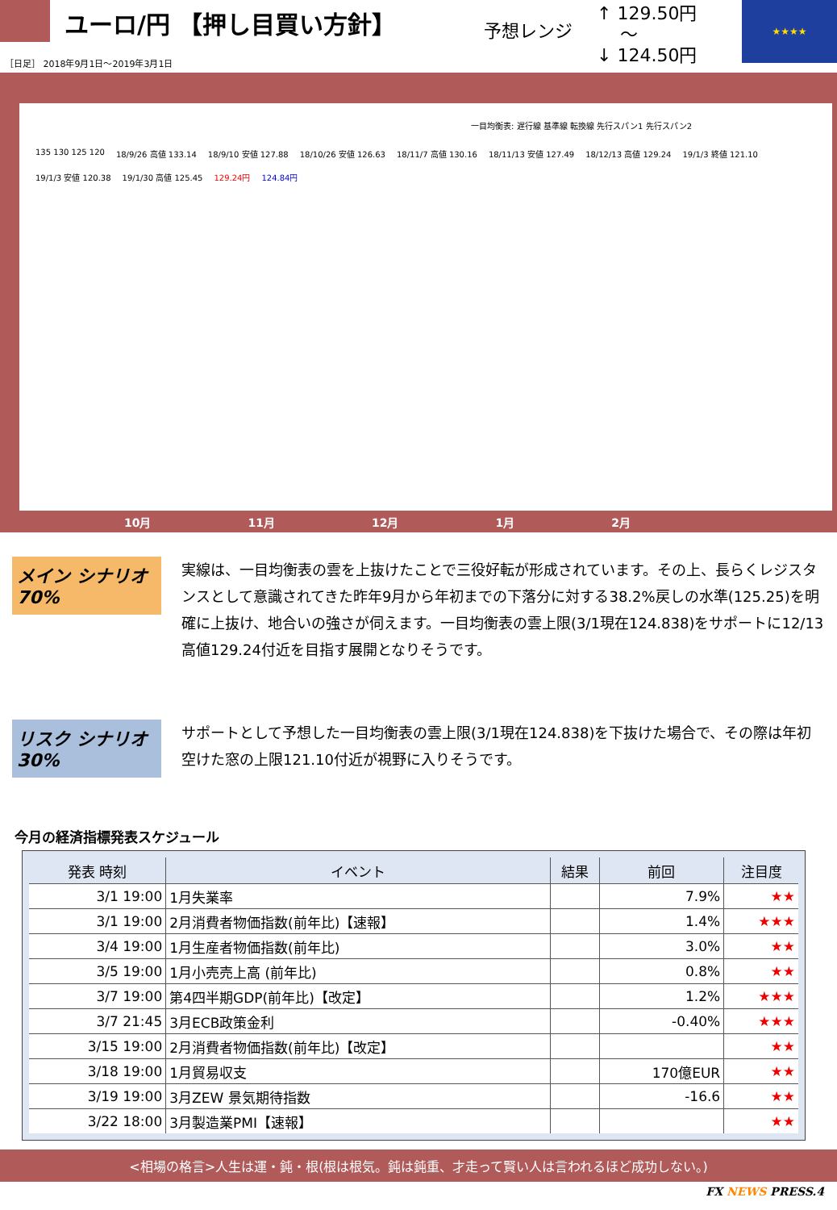ユーロ/円 【押し目買い方針】
予想レンジ
↑ 129.50円
　 ～
↓ 124.50円
★★★★
［日足］ 2018年9月1日～2019年3月1日
一目均衡表: 遅行線 基準線 転換線 先行スパン1 先行スパン2
135 130 125 120 18/9/26 高値 133.14 18/9/10 安値 127.88 18/10/26 安値 126.63 18/11/7 高値 130.16 18/11/13 安値 127.49 18/12/13 高値 129.24 19/1/3 終値 121.10 19/1/3 安値 120.38 19/1/30 高値 125.45 129.24円 124.84円
10月 11月 12月 1月 2月
メイン シナリオ 70%
実線は、一目均衡表の雲を上抜けたことで三役好転が形成されています。その上、長らくレジスタンスとして意識されてきた昨年9月から年初までの下落分に対する38.2%戻しの水準(125.25)を明確に上抜け、地合いの強さが伺えます。一目均衡表の雲上限(3/1現在124.838)をサポートに12/13高値129.24付近を目指す展開となりそうです。
リスク シナリオ 30%
サポートとして予想した一目均衡表の雲上限(3/1現在124.838)を下抜けた場合で、その際は年初空けた窓の上限121.10付近が視野に入りそうです。
今月の経済指標発表スケジュール
| 発表 時刻 | イベント | 結果 | 前回 | 注目度 |
| --- | --- | --- | --- | --- |
| 3/1 19:00 | 1月失業率 | | 7.9% | ★★ |
| 3/1 19:00 | 2月消費者物価指数(前年比)【速報】 | | 1.4% | ★★★ |
| 3/4 19:00 | 1月生産者物価指数(前年比) | | 3.0% | ★★ |
| 3/5 19:00 | 1月小売売上高 (前年比) | | 0.8% | ★★ |
| 3/7 19:00 | 第4四半期GDP(前年比)【改定】 | | 1.2% | ★★★ |
| 3/7 21:45 | 3月ECB政策金利 | | -0.40% | ★★★ |
| 3/15 19:00 | 2月消費者物価指数(前年比)【改定】 | | | ★★ |
| 3/18 19:00 | 1月貿易収支 | | 170億EUR | ★★ |
| 3/19 19:00 | 3月ZEW 景気期待指数 | | -16.6 | ★★ |
| 3/22 18:00 | 3月製造業PMI【速報】 | | | ★★ |
<相場の格言>人生は運・鈍・根(根は根気。鈍は鈍重、才走って賢い人は言われるほど成功しない。)
FX NEWS PRESS.4